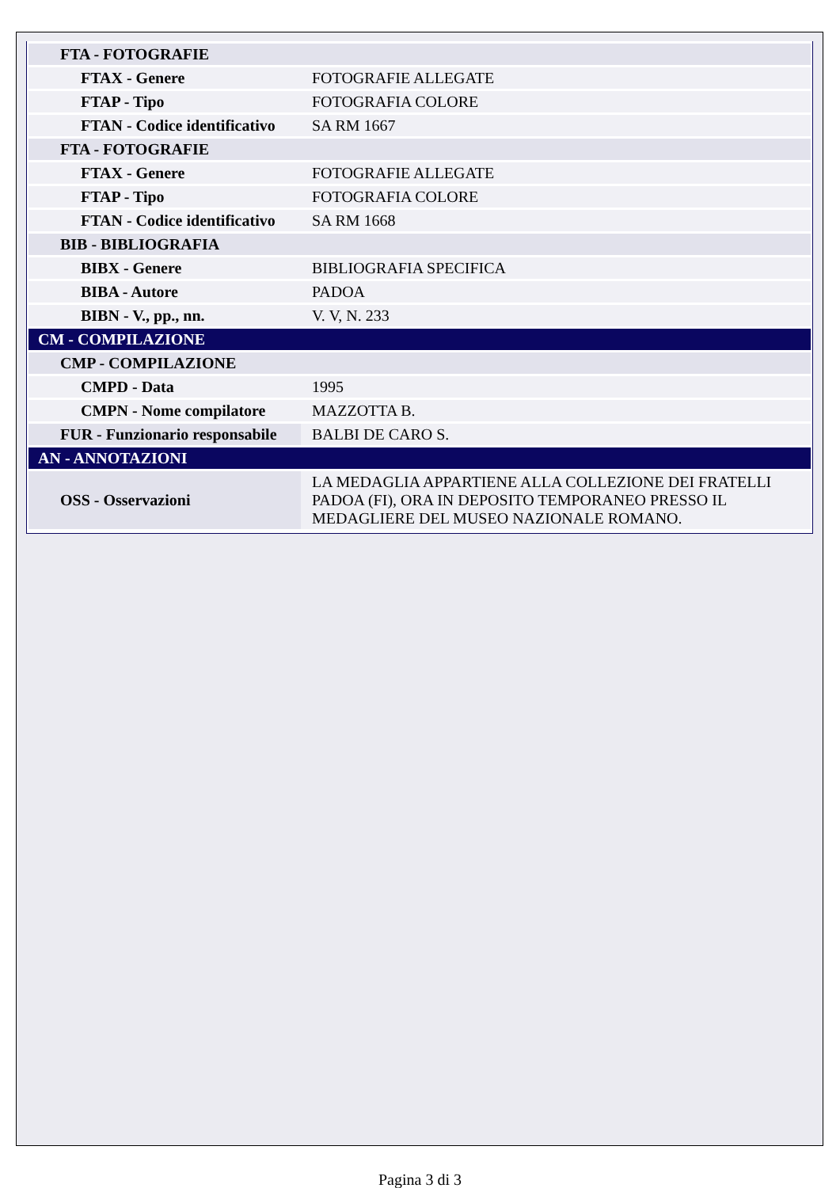| FTA - FOTOGRAFIE | |
| FTAX - Genere | FOTOGRAFIE ALLEGATE |
| FTAP - Tipo | FOTOGRAFIA COLORE |
| FTAN - Codice identificativo | SA RM 1667 |
| FTA - FOTOGRAFIE | |
| FTAX - Genere | FOTOGRAFIE ALLEGATE |
| FTAP - Tipo | FOTOGRAFIA COLORE |
| FTAN - Codice identificativo | SA RM 1668 |
| BIB - BIBLIOGRAFIA | |
| BIBX - Genere | BIBLIOGRAFIA SPECIFICA |
| BIBA - Autore | PADOA |
| BIBN - V., pp., nn. | V. V, N. 233 |
| CM - COMPILAZIONE | |
| CMP - COMPILAZIONE | |
| CMPD - Data | 1995 |
| CMPN - Nome compilatore | MAZZOTTA B. |
| FUR - Funzionario responsabile | BALBI DE CARO S. |
| AN - ANNOTAZIONI | |
| OSS - Osservazioni | LA MEDAGLIA APPARTIENE ALLA COLLEZIONE DEI FRATELLI PADOA (FI), ORA IN DEPOSITO TEMPORANEO PRESSO IL MEDAGLIERE DEL MUSEO NAZIONALE ROMANO. |
Pagina 3 di 3